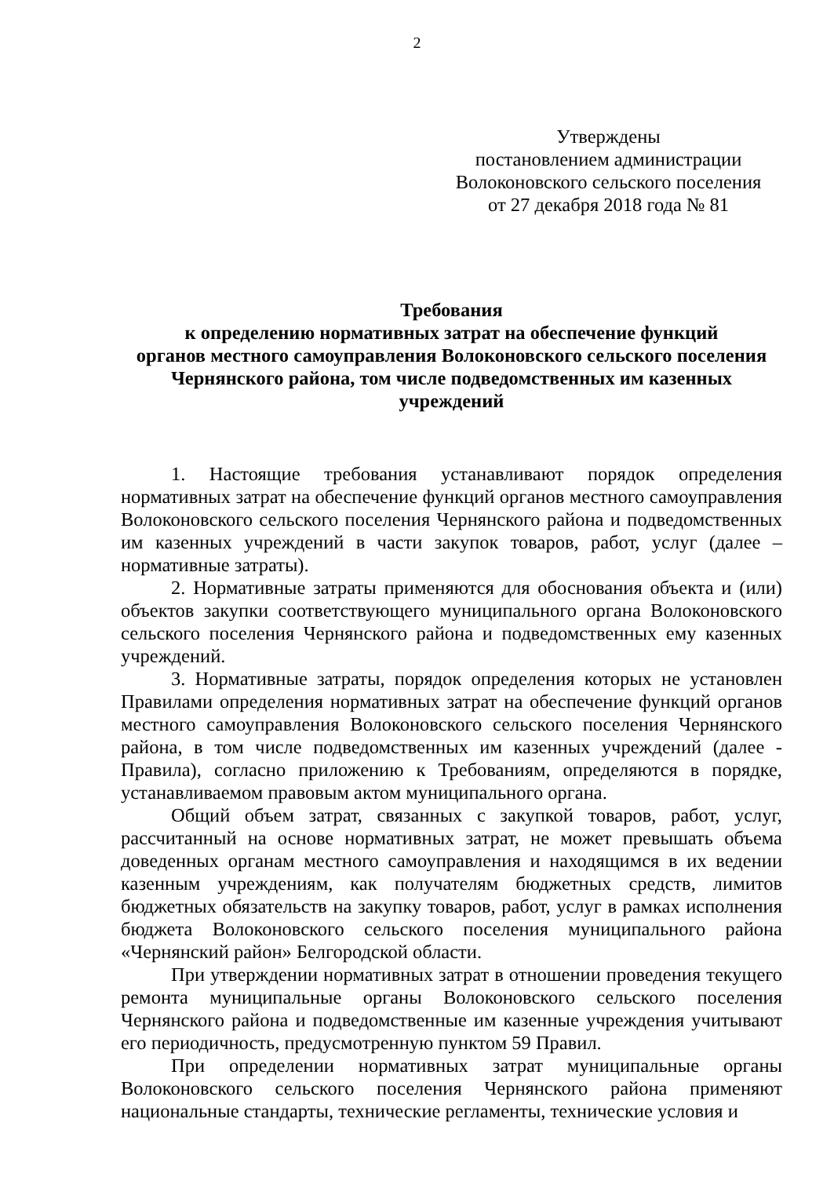2
Утверждены
постановлением администрации
Волоконовского сельского поселения
от 27 декабря 2018 года № 81
Требования
к определению нормативных затрат на обеспечение функций
органов местного самоуправления Волоконовского сельского поселения
Чернянского района, том числе подведомственных им казенных
учреждений
1. Настоящие требования устанавливают порядок определения нормативных затрат на обеспечение функций органов местного самоуправления Волоконовского сельского поселения Чернянского района и подведомственных им казенных учреждений в части закупок товаров, работ, услуг (далее – нормативные затраты).
2. Нормативные затраты применяются для обоснования объекта и (или) объектов закупки соответствующего муниципального органа Волоконовского сельского поселения Чернянского района и подведомственных ему казенных учреждений.
3. Нормативные затраты, порядок определения которых не установлен Правилами определения нормативных затрат на обеспечение функций органов местного самоуправления Волоконовского сельского поселения Чернянского района, в том числе подведомственных им казенных учреждений (далее - Правила), согласно приложению к Требованиям, определяются в порядке, устанавливаемом правовым актом муниципального органа.
Общий объем затрат, связанных с закупкой товаров, работ, услуг, рассчитанный на основе нормативных затрат, не может превышать объема доведенных органам местного самоуправления и находящимся в их ведении казенным учреждениям, как получателям бюджетных средств, лимитов бюджетных обязательств на закупку товаров, работ, услуг в рамках исполнения бюджета Волоконовского сельского поселения муниципального района «Чернянский район» Белгородской области.
При утверждении нормативных затрат в отношении проведения текущего ремонта муниципальные органы Волоконовского сельского поселения Чернянского района и подведомственные им казенные учреждения учитывают его периодичность, предусмотренную пунктом 59 Правил.
При определении нормативных затрат муниципальные органы Волоконовского сельского поселения Чернянского района применяют национальные стандарты, технические регламенты, технические условия и